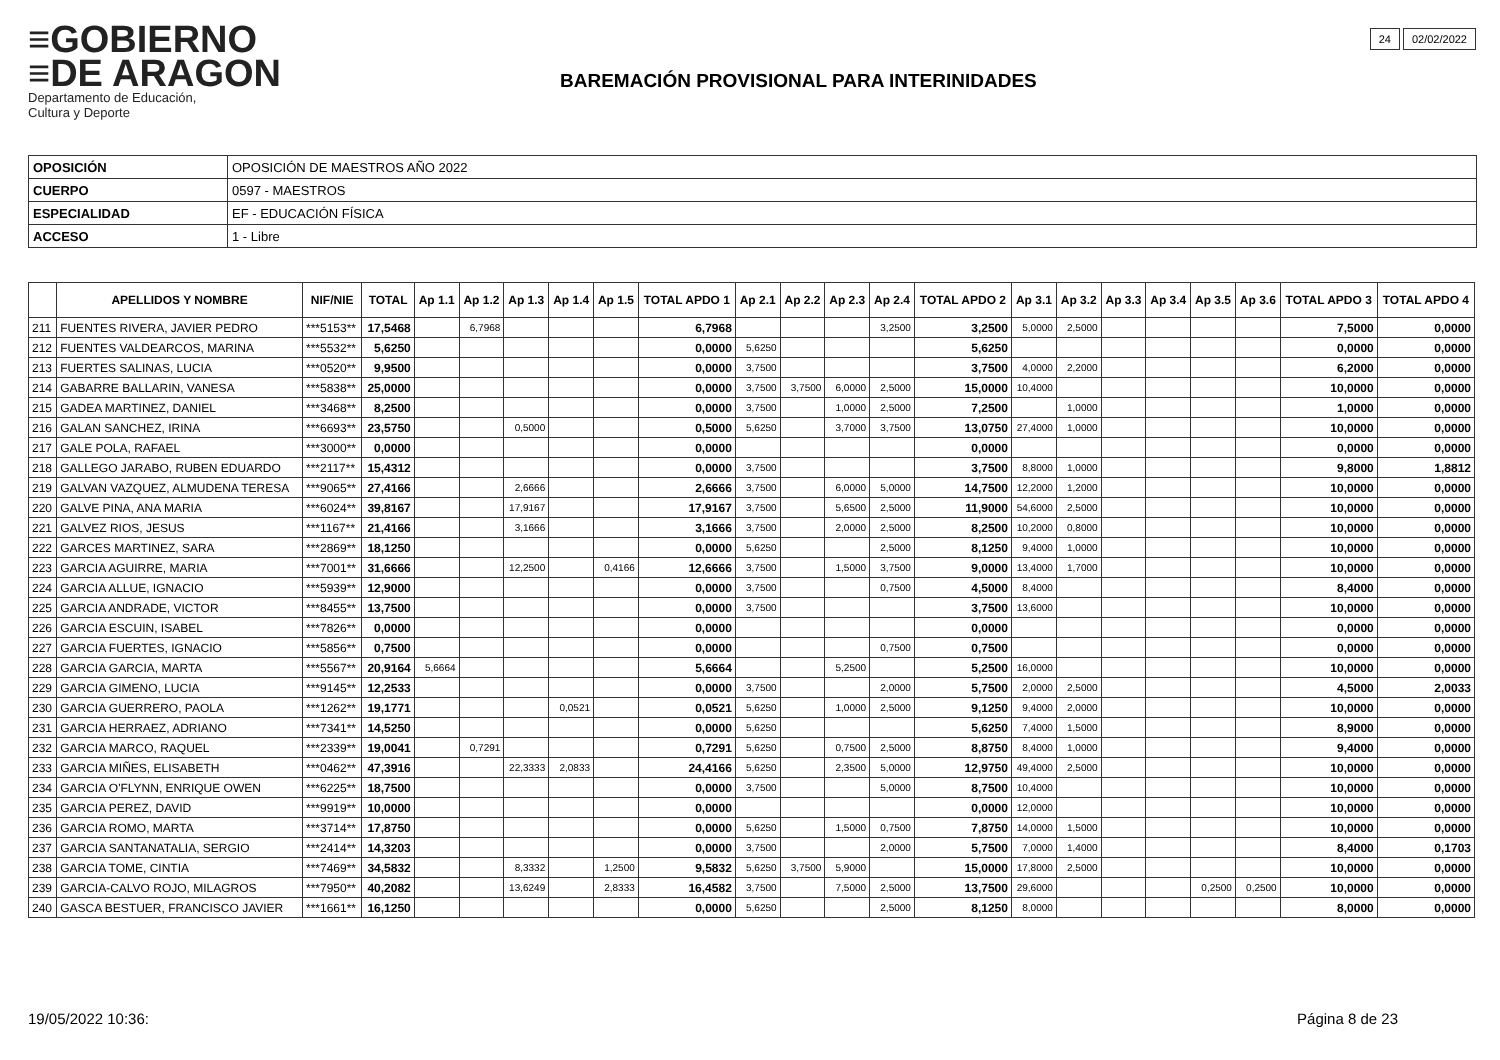≡GOBIERNO
≡DE ARAGON
Departamento de Educación,
Cultura y Deporte
BAREMACIÓN PROVISIONAL PARA INTERINIDADES
24 02/02/2022
| OPOSICIÓN | OPOSICIÓN DE MAESTROS AÑO 2022 |
| CUERPO | 0597 - MAESTROS |
| ESPECIALIDAD | EF - EDUCACIÓN FÍSICA |
| ACCESO | 1 - Libre |
| | APELLIDOS Y NOMBRE | NIF/NIE | TOTAL | Ap 1.1 | Ap 1.2 | Ap 1.3 | Ap 1.4 | Ap 1.5 | TOTAL APDO 1 | Ap 2.1 | Ap 2.2 | Ap 2.3 | Ap 2.4 | TOTAL APDO 2 | Ap 3.1 | Ap 3.2 | Ap 3.3 | Ap 3.4 | Ap 3.5 | Ap 3.6 | TOTAL APDO 3 | TOTAL APDO 4 |
| --- | --- | --- | --- | --- | --- | --- | --- | --- | --- | --- | --- | --- | --- | --- | --- | --- | --- | --- | --- | --- | --- | --- |
| 211 | FUENTES RIVERA, JAVIER PEDRO | ***5153** | 17,5468 | | 6,7968 | | | | 6,7968 | | | | 3,2500 | 3,2500 | 5,0000 | 2,5000 | | | | | 7,5000 | 0,0000 |
| 212 | FUENTES VALDEARCOS, MARINA | ***5532** | 5,6250 | | | | | | 0,0000 | 5,6250 | | | | 5,6250 | | | | | | | 0,0000 | 0,0000 |
| 213 | FUERTES SALINAS, LUCIA | ***0520** | 9,9500 | | | | | | 0,0000 | 3,7500 | | | | 3,7500 | 4,0000 | 2,2000 | | | | | 6,2000 | 0,0000 |
| 214 | GABARRE BALLARIN, VANESA | ***5838** | 25,0000 | | | | | | 0,0000 | 3,7500 | 3,7500 | 6,0000 | 2,5000 | 15,0000 | 10,4000 | | | | | | 10,0000 | 0,0000 |
| 215 | GADEA MARTINEZ, DANIEL | ***3468** | 8,2500 | | | | | | 0,0000 | 3,7500 | | 1,0000 | 2,5000 | 7,2500 | | 1,0000 | | | | | 1,0000 | 0,0000 |
| 216 | GALAN SANCHEZ, IRINA | ***6693** | 23,5750 | | | 0,5000 | | | 0,5000 | 5,6250 | | 3,7000 | 3,7500 | 13,0750 | 27,4000 | 1,0000 | | | | | 10,0000 | 0,0000 |
| 217 | GALE POLA, RAFAEL | ***3000** | 0,0000 | | | | | | 0,0000 | | | | | 0,0000 | | | | | | | 0,0000 | 0,0000 |
| 218 | GALLEGO JARABO, RUBEN EDUARDO | ***2117** | 15,4312 | | | | | | 0,0000 | 3,7500 | | | | 3,7500 | 8,8000 | 1,0000 | | | | | 9,8000 | 1,8812 |
| 219 | GALVAN VAZQUEZ, ALMUDENA TERESA | ***9065** | 27,4166 | | | 2,6666 | | | 2,6666 | 3,7500 | | 6,0000 | 5,0000 | 14,7500 | 12,2000 | 1,2000 | | | | | 10,0000 | 0,0000 |
| 220 | GALVE PINA, ANA MARIA | ***6024** | 39,8167 | | | 17,9167 | | | 17,9167 | 3,7500 | | 5,6500 | 2,5000 | 11,9000 | 54,6000 | 2,5000 | | | | | 10,0000 | 0,0000 |
| 221 | GALVEZ RIOS, JESUS | ***1167** | 21,4166 | | | 3,1666 | | | 3,1666 | 3,7500 | | 2,0000 | 2,5000 | 8,2500 | 10,2000 | 0,8000 | | | | | 10,0000 | 0,0000 |
| 222 | GARCES MARTINEZ, SARA | ***2869** | 18,1250 | | | | | | 0,0000 | 5,6250 | | | 2,5000 | 8,1250 | 9,4000 | 1,0000 | | | | | 10,0000 | 0,0000 |
| 223 | GARCIA AGUIRRE, MARIA | ***7001** | 31,6666 | | | 12,2500 | | 0,4166 | 12,6666 | 3,7500 | | 1,5000 | 3,7500 | 9,0000 | 13,4000 | 1,7000 | | | | | 10,0000 | 0,0000 |
| 224 | GARCIA ALLUE, IGNACIO | ***5939** | 12,9000 | | | | | | 0,0000 | 3,7500 | | | 0,7500 | 4,5000 | 8,4000 | | | | | | 8,4000 | 0,0000 |
| 225 | GARCIA ANDRADE, VICTOR | ***8455** | 13,7500 | | | | | | 0,0000 | 3,7500 | | | | 3,7500 | 13,6000 | | | | | | 10,0000 | 0,0000 |
| 226 | GARCIA ESCUIN, ISABEL | ***7826** | 0,0000 | | | | | | 0,0000 | | | | | 0,0000 | | | | | | | 0,0000 | 0,0000 |
| 227 | GARCIA FUERTES, IGNACIO | ***5856** | 0,7500 | | | | | | 0,0000 | | | | 0,7500 | 0,7500 | | | | | | | 0,0000 | 0,0000 |
| 228 | GARCIA GARCIA, MARTA | ***5567** | 20,9164 | 5,6664 | | | | | 5,6664 | | | 5,2500 | | 5,2500 | 16,0000 | | | | | | 10,0000 | 0,0000 |
| 229 | GARCIA GIMENO, LUCIA | ***9145** | 12,2533 | | | | | | 0,0000 | 3,7500 | | | 2,0000 | 5,7500 | 2,0000 | 2,5000 | | | | | 4,5000 | 2,0033 |
| 230 | GARCIA GUERRERO, PAOLA | ***1262** | 19,1771 | | | | 0,0521 | | 0,0521 | 5,6250 | | 1,0000 | 2,5000 | 9,1250 | 9,4000 | 2,0000 | | | | | 10,0000 | 0,0000 |
| 231 | GARCIA HERRAEZ, ADRIANO | ***7341** | 14,5250 | | | | | | 0,0000 | 5,6250 | | | | 5,6250 | 7,4000 | 1,5000 | | | | | 8,9000 | 0,0000 |
| 232 | GARCIA MARCO, RAQUEL | ***2339** | 19,0041 | | 0,7291 | | | | 0,7291 | 5,6250 | | 0,7500 | 2,5000 | 8,8750 | 8,4000 | 1,0000 | | | | | 9,4000 | 0,0000 |
| 233 | GARCIA MIÑES, ELISABETH | ***0462** | 47,3916 | | | 22,3333 | 2,0833 | | 24,4166 | 5,6250 | | 2,3500 | 5,0000 | 12,9750 | 49,4000 | 2,5000 | | | | | 10,0000 | 0,0000 |
| 234 | GARCIA O'FLYNN, ENRIQUE OWEN | ***6225** | 18,7500 | | | | | | 0,0000 | 3,7500 | | | 5,0000 | 8,7500 | 10,4000 | | | | | | 10,0000 | 0,0000 |
| 235 | GARCIA PEREZ, DAVID | ***9919** | 10,0000 | | | | | | 0,0000 | | | | | 0,0000 | 12,0000 | | | | | | 10,0000 | 0,0000 |
| 236 | GARCIA ROMO, MARTA | ***3714** | 17,8750 | | | | | | 0,0000 | 5,6250 | | 1,5000 | 0,7500 | 7,8750 | 14,0000 | 1,5000 | | | | | 10,0000 | 0,0000 |
| 237 | GARCIA SANTANATALIA, SERGIO | ***2414** | 14,3203 | | | | | | 0,0000 | 3,7500 | | | 2,0000 | 5,7500 | 7,0000 | 1,4000 | | | | | 8,4000 | 0,1703 |
| 238 | GARCIA TOME, CINTIA | ***7469** | 34,5832 | | | 8,3332 | | 1,2500 | 9,5832 | 5,6250 | 3,7500 | 5,9000 | | 15,0000 | 17,8000 | 2,5000 | | | | | 10,0000 | 0,0000 |
| 239 | GARCIA-CALVO ROJO, MILAGROS | ***7950** | 40,2082 | | | 13,6249 | | 2,8333 | 16,4582 | 3,7500 | | 7,5000 | 2,5000 | 13,7500 | 29,6000 | | | | 0,2500 | 0,2500 | 10,0000 | 0,0000 |
| 240 | GASCA BESTUER, FRANCISCO JAVIER | ***1661** | 16,1250 | | | | | | 0,0000 | 5,6250 | | | 2,5000 | 8,1250 | 8,0000 | | | | | | 8,0000 | 0,0000 |
19/05/2022 10:36: Página 8 de 23